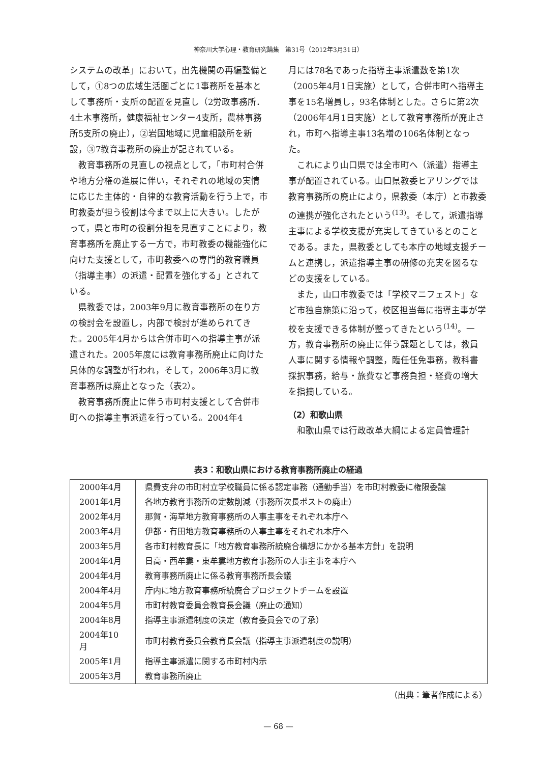神奈川大学心理・教育研究論集　第31号（2012年3月31日）
システムの改革」において，出先機関の再編整備として，①8つの広域生活圏ごとに1事務所を基本として事務所・支所の配置を見直し（2労政事務所．4土木事務所，健康福祉センター4支所，農林事務所5支所の廃止），②岩国地域に児童相談所を新設，③7教育事務所の廃止が記されている。
教育事務所の見直しの視点として，「市町村合併や地方分権の進展に伴い，それぞれの地域の実情に応じた主体的・自律的な教育活動を行う上で，市町教委が担う役割は今まで以上に大きい。したがって，県と市町の役割分担を見直すことにより，教育事務所を廃止する一方で，市町教委の機能強化に向けた支援として，市町教委への専門的教育職員（指導主事）の派遣・配置を強化する」とされている。
県教委では，2003年9月に教育事務所の在り方の検討会を設置し，内部で検討が進められてきた。2005年4月からは合併市町への指導主事が派遣された。2005年度には教育事務所廃止に向けた具体的な調整が行われ，そして，2006年3月に教育事務所は廃止となった（表2）。
教育事務所廃止に伴う市町村支援として合併市町への指導主事派遣を行っている。2004年4
月には78名であった指導主事派遣数を第1次（2005年4月1日実施）として，合併市町へ指導主事を15名増員し，93名体制とした。さらに第2次（2006年4月1日実施）として教育事務所が廃止され，市町へ指導主事13名増の106名体制となった。
これにより山口県では全市町へ（派遣）指導主事が配置されている。山口県教委ヒアリングでは教育事務所の廃止により，県教委（本庁）と市教委の連携が強化されたという<sup>(13)</sup>。そして，派遣指導主事による学校支援が充実してきているとのことである。また，県教委としても本庁の地域支援チームと連携し，派遣指導主事の研修の充実を図るなどの支援をしている。
また，山口市教委では「学校マニフェスト」など市独自施策に沿って，校区担当毎に指導主事が学校を支援できる体制が整ってきたという<sup>(14)</sup>。一方，教育事務所の廃止に伴う課題としては，教員人事に関する情報や調整，臨任任免事務，教科書採択事務，給与・旅費など事務負担・経費の増大を指摘している。
（2）和歌山県
和歌山県では行政改革大綱による定員管理計
表3：和歌山県における教育事務所廃止の経過
| 2000年4月 | 県費支弁の市町村立学校職員に係る認定事務（通勤手当）を市町村教委に権限委譲 |
| 2001年4月 | 各地方教育事務所の定数削減（事務所次長ポストの廃止） |
| 2002年4月 | 那賀・海草地方教育事務所の人事主事をそれぞれ本庁へ |
| 2003年4月 | 伊都・有田地方教育事務所の人事主事をそれぞれ本庁へ |
| 2003年5月 | 各市町村教育長に「地方教育事務所統廃合構想にかかる基本方針」を説明 |
| 2004年4月 | 日高・西牟婁・東牟婁地方教育事務所の人事主事を本庁へ |
| 2004年4月 | 教育事務所廃止に係る教育事務所長会議 |
| 2004年4月 | 庁内に地方教育事務所統廃合プロジェクトチームを設置 |
| 2004年5月 | 市町村教育委員会教育長会議（廃止の通知） |
| 2004年8月 | 指導主事派遣制度の決定（教育委員会での了承） |
| 2004年10月 | 市町村教育委員会教育長会議（指導主事派遣制度の説明） |
| 2005年1月 | 指導主事派遣に関する市町村内示 |
| 2005年3月 | 教育事務所廃止 |
（出典：筆者作成による）
— 68 —